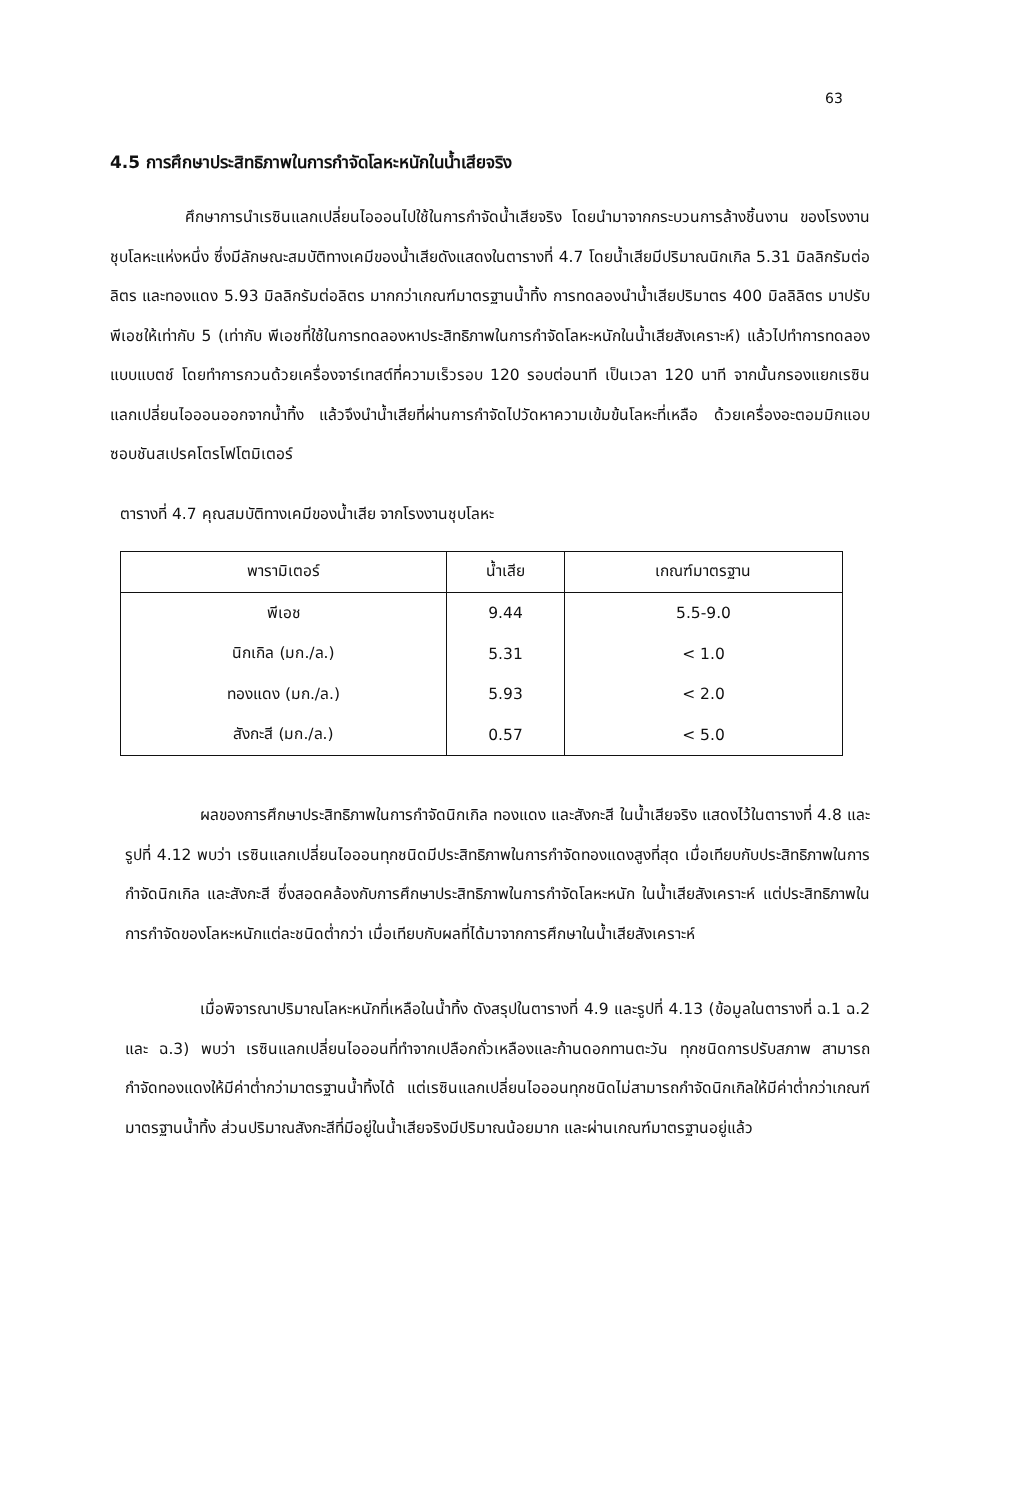63
4.5 การศึกษาประสิทธิภาพในการกำจัดโลหะหนักในน้ำเสียจริง
ศึกษาการนำเรซินแลกเปลี่ยนไอออนไปใช้ในการกำจัดน้ำเสียจริง โดยนำมาจากกระบวนการล้างชิ้นงาน ของโรงงานชุบโลหะแห่งหนึ่ง ซึ่งมีลักษณะสมบัติทางเคมีของน้ำเสียดังแสดงในตารางที่ 4.7 โดยน้ำเสียมีปริมาณนิกเกิล 5.31 มิลลิกรัมต่อลิตร และทองแดง 5.93 มิลลิกรัมต่อลิตร มากกว่าเกณฑ์มาตรฐานน้ำทิ้ง การทดลองนำน้ำเสียปริมาตร 400 มิลลิลิตร มาปรับพีเอชให้เท่ากับ 5 (เท่ากับ พีเอชที่ใช้ในการทดลองหาประสิทธิภาพในการกำจัดโลหะหนักในน้ำเสียสังเคราะห์) แล้วไปทำการทดลองแบบแบตช์ โดยทำการกวนด้วยเครื่องจาร์เทสต์ที่ความเร็วรอบ 120 รอบต่อนาที เป็นเวลา 120 นาที จากนั้นกรองแยกเรซินแลกเปลี่ยนไอออนออกจากน้ำทิ้ง แล้วจึงนำน้ำเสียที่ผ่านการกำจัดไปวัดหาความเข้มข้นโลหะที่เหลือ ด้วยเครื่องอะตอมมิกแอบซอบชันสเปรคโตรโฟโตมิเตอร์
ตารางที่ 4.7 คุณสมบัติทางเคมีของน้ำเสีย จากโรงงานชุบโลหะ
| พารามิเตอร์ | น้ำเสีย | เกณฑ์มาตรฐาน |
| --- | --- | --- |
| พีเอช | 9.44 | 5.5-9.0 |
| นิกเกิล (มก./ล.) | 5.31 | < 1.0 |
| ทองแดง (มก./ล.) | 5.93 | < 2.0 |
| สังกะสี (มก./ล.) | 0.57 | < 5.0 |
ผลของการศึกษาประสิทธิภาพในการกำจัดนิกเกิล ทองแดง และสังกะสี ในน้ำเสียจริง แสดงไว้ในตารางที่ 4.8 และรูปที่ 4.12 พบว่า เรซินแลกเปลี่ยนไอออนทุกชนิดมีประสิทธิภาพในการกำจัดทองแดงสูงที่สุด เมื่อเทียบกับประสิทธิภาพในการกำจัดนิกเกิล และสังกะสี ซึ่งสอดคล้องกับการศึกษาประสิทธิภาพในการกำจัดโลหะหนัก ในน้ำเสียสังเคราะห์ แต่ประสิทธิภาพในการกำจัดของโลหะหนักแต่ละชนิดต่ำกว่า เมื่อเทียบกับผลที่ได้มาจากการศึกษาในน้ำเสียสังเคราะห์
เมื่อพิจารณาปริมาณโลหะหนักที่เหลือในน้ำทิ้ง ดังสรุปในตารางที่ 4.9 และรูปที่ 4.13 (ข้อมูลในตารางที่ ฉ.1 ฉ.2 และ ฉ.3) พบว่า เรซินแลกเปลี่ยนไอออนที่ทำจากเปลือกถั่วเหลืองและก้านดอกทานตะวัน ทุกชนิดการปรับสภาพ สามารถกำจัดทองแดงให้มีค่าต่ำกว่ามาตรฐานน้ำทิ้งได้ แต่เรซินแลกเปลี่ยนไอออนทุกชนิดไม่สามารถกำจัดนิกเกิลให้มีค่าต่ำกว่าเกณฑ์มาตรฐานน้ำทิ้ง ส่วนปริมาณสังกะสีที่มีอยู่ในน้ำเสียจริงมีปริมาณน้อยมาก และผ่านเกณฑ์มาตรฐานอยู่แล้ว